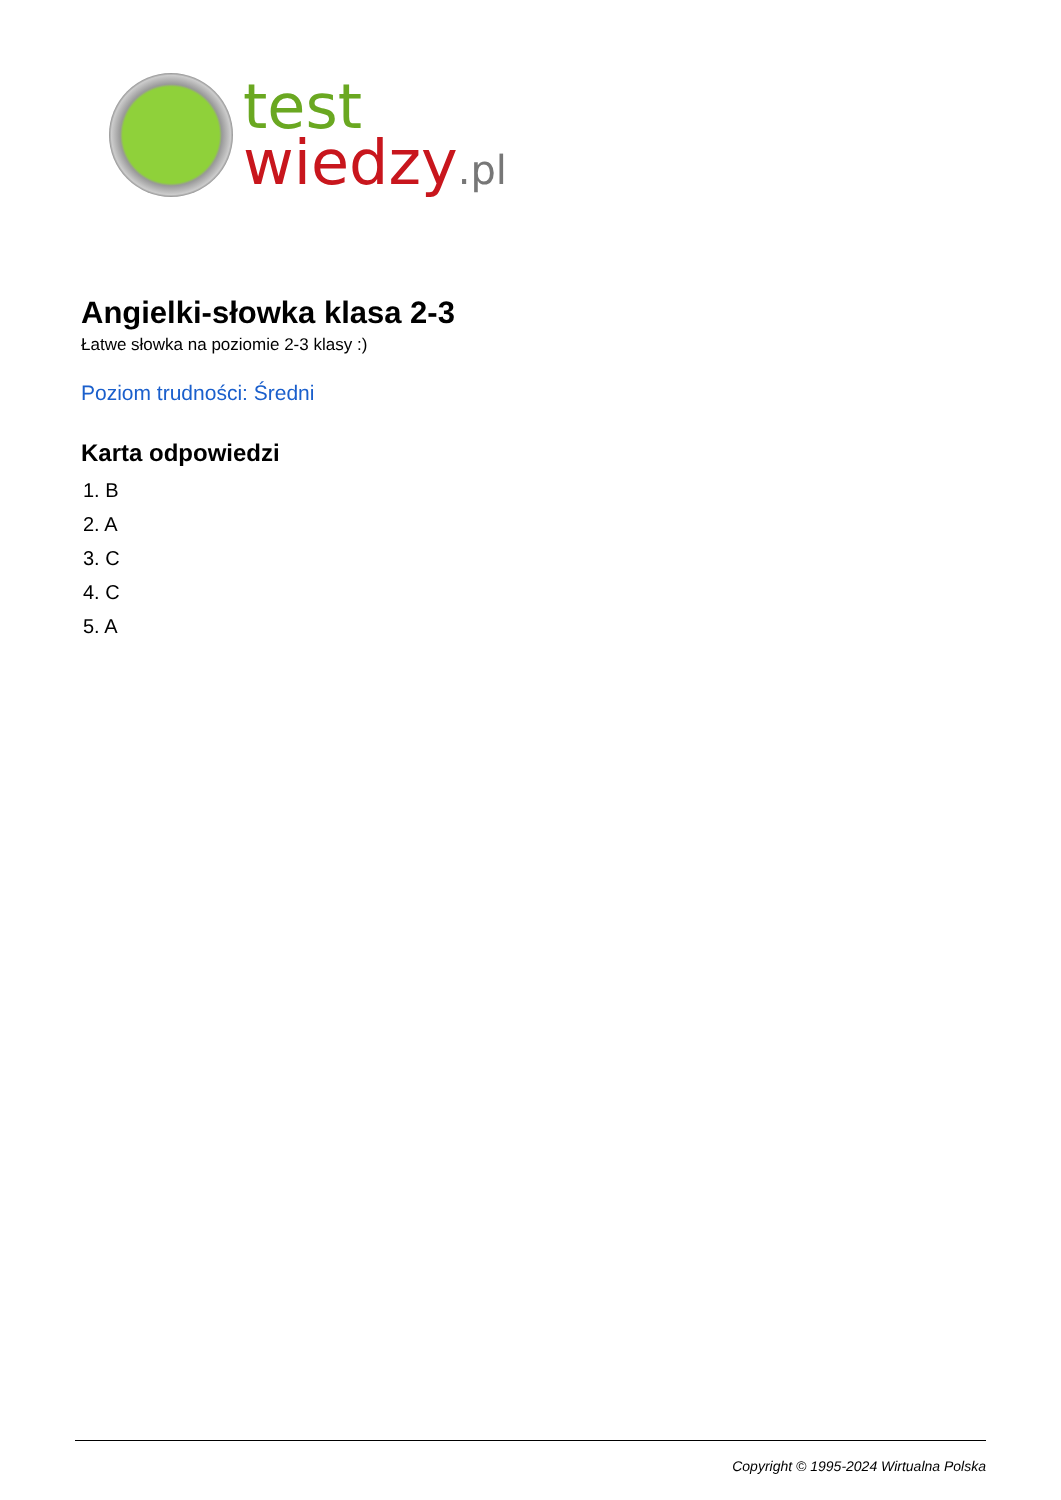test
wiedzy.pl
Angielki-słowka klasa 2-3
Łatwe słowka na poziomie 2-3 klasy :)
Poziom trudności: Średni
Karta odpowiedzi
1. B
2. A
3. C
4. C
5. A
Copyright © 1995-2024 Wirtualna Polska